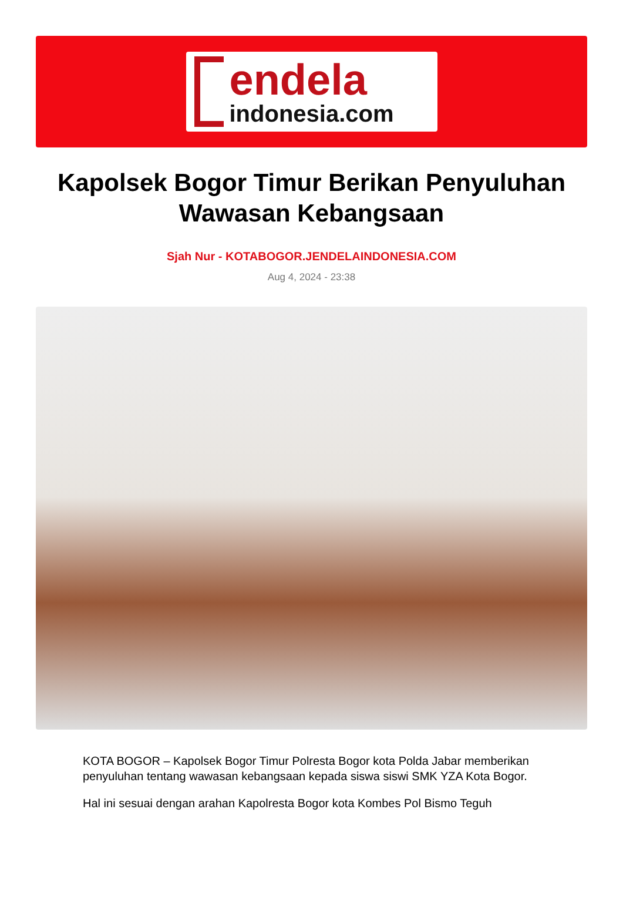endela
indonesia.com
Kapolsek Bogor Timur Berikan Penyuluhan Wawasan Kebangsaan
Sjah Nur - KOTABOGOR.JENDELAINDONESIA.COM
Aug 4, 2024 - 23:38
KOTA BOGOR – Kapolsek Bogor Timur Polresta Bogor kota Polda Jabar memberikan penyuluhan tentang wawasan kebangsaan kepada siswa siswi SMK YZA Kota Bogor.
Hal ini sesuai dengan arahan Kapolresta Bogor kota Kombes Pol Bismo Teguh